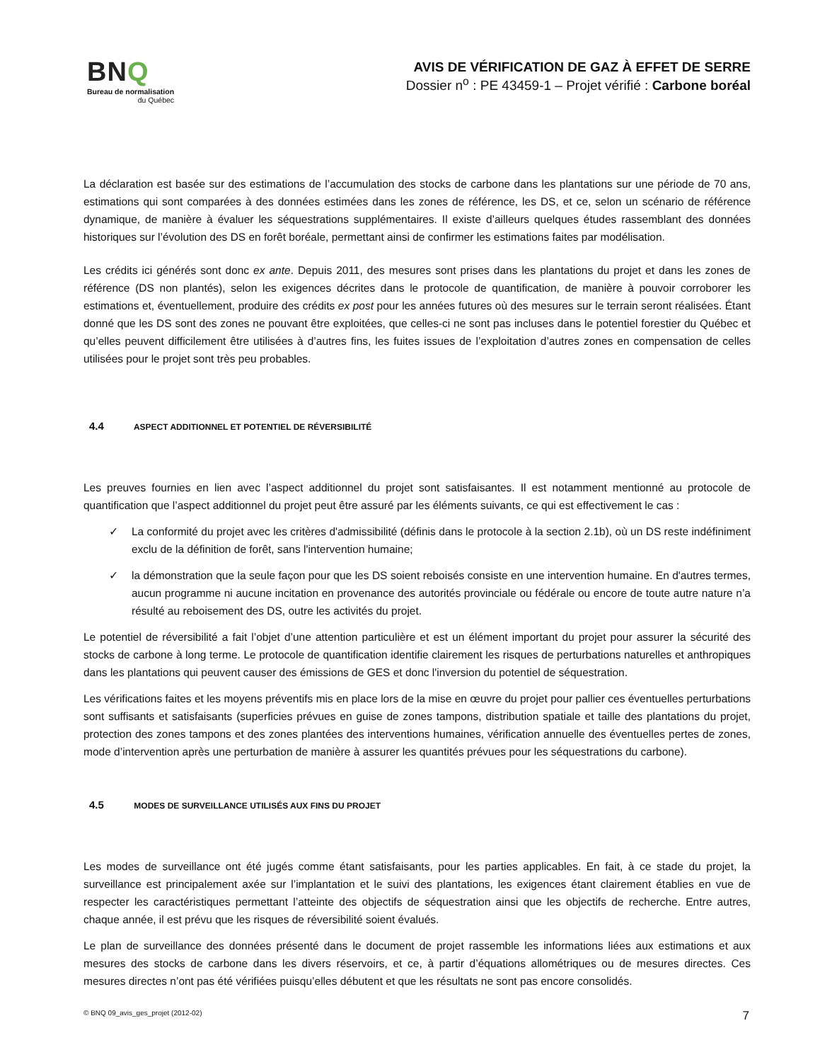BNQ
Bureau de normalisation
du Québec
AVIS DE VÉRIFICATION DE GAZ À EFFET DE SERRE
Dossier n<sup>o</sup> : PE 43459-1 – Projet vérifié : Carbone boréal
La déclaration est basée sur des estimations de l’accumulation des stocks de carbone dans les plantations sur une période de 70 ans, estimations qui sont comparées à des données estimées dans les zones de référence, les DS, et ce, selon un scénario de référence dynamique, de manière à évaluer les séquestrations supplémentaires. Il existe d’ailleurs quelques études rassemblant des données historiques sur l’évolution des DS en forêt boréale, permettant ainsi de confirmer les estimations faites par modélisation.
Les crédits ici générés sont donc ex ante. Depuis 2011, des mesures sont prises dans les plantations du projet et dans les zones de référence (DS non plantés), selon les exigences décrites dans le protocole de quantification, de manière à pouvoir corroborer les estimations et, éventuellement, produire des crédits ex post pour les années futures où des mesures sur le terrain seront réalisées. Étant donné que les DS sont des zones ne pouvant être exploitées, que celles-ci ne sont pas incluses dans le potentiel forestier du Québec et qu’elles peuvent difficilement être utilisées à d’autres fins, les fuites issues de l’exploitation d’autres zones en compensation de celles utilisées pour le projet sont très peu probables.
4.4 ASPECT ADDITIONNEL ET POTENTIEL DE RÉVERSIBILITÉ
Les preuves fournies en lien avec l’aspect additionnel du projet sont satisfaisantes. Il est notamment mentionné au protocole de quantification que l’aspect additionnel du projet peut être assuré par les éléments suivants, ce qui est effectivement le cas :
✓ La conformité du projet avec les critères d'admissibilité (définis dans le protocole à la section 2.1b), où un DS reste indéfiniment exclu de la définition de forêt, sans l'intervention humaine;
✓ la démonstration que la seule façon pour que les DS soient reboisés consiste en une intervention humaine. En d'autres termes, aucun programme ni aucune incitation en provenance des autorités provinciale ou fédérale ou encore de toute autre nature n’a résulté au reboisement des DS, outre les activités du projet.
Le potentiel de réversibilité a fait l’objet d’une attention particulière et est un élément important du projet pour assurer la sécurité des stocks de carbone à long terme. Le protocole de quantification identifie clairement les risques de perturbations naturelles et anthropiques dans les plantations qui peuvent causer des émissions de GES et donc l'inversion du potentiel de séquestration.
Les vérifications faites et les moyens préventifs mis en place lors de la mise en œuvre du projet pour pallier ces éventuelles perturbations sont suffisants et satisfaisants (superficies prévues en guise de zones tampons, distribution spatiale et taille des plantations du projet, protection des zones tampons et des zones plantées des interventions humaines, vérification annuelle des éventuelles pertes de zones, mode d’intervention après une perturbation de manière à assurer les quantités prévues pour les séquestrations du carbone).
4.5 MODES DE SURVEILLANCE UTILISÉS AUX FINS DU PROJET
Les modes de surveillance ont été jugés comme étant satisfaisants, pour les parties applicables. En fait, à ce stade du projet, la surveillance est principalement axée sur l’implantation et le suivi des plantations, les exigences étant clairement établies en vue de respecter les caractéristiques permettant l’atteinte des objectifs de séquestration ainsi que les objectifs de recherche. Entre autres, chaque année, il est prévu que les risques de réversibilité soient évalués.
Le plan de surveillance des données présenté dans le document de projet rassemble les informations liées aux estimations et aux mesures des stocks de carbone dans les divers réservoirs, et ce, à partir d’équations allométriques ou de mesures directes. Ces mesures directes n’ont pas été vérifiées puisqu’elles débutent et que les résultats ne sont pas encore consolidés.
© BNQ 09_avis_ges_projet (2012-02) 7